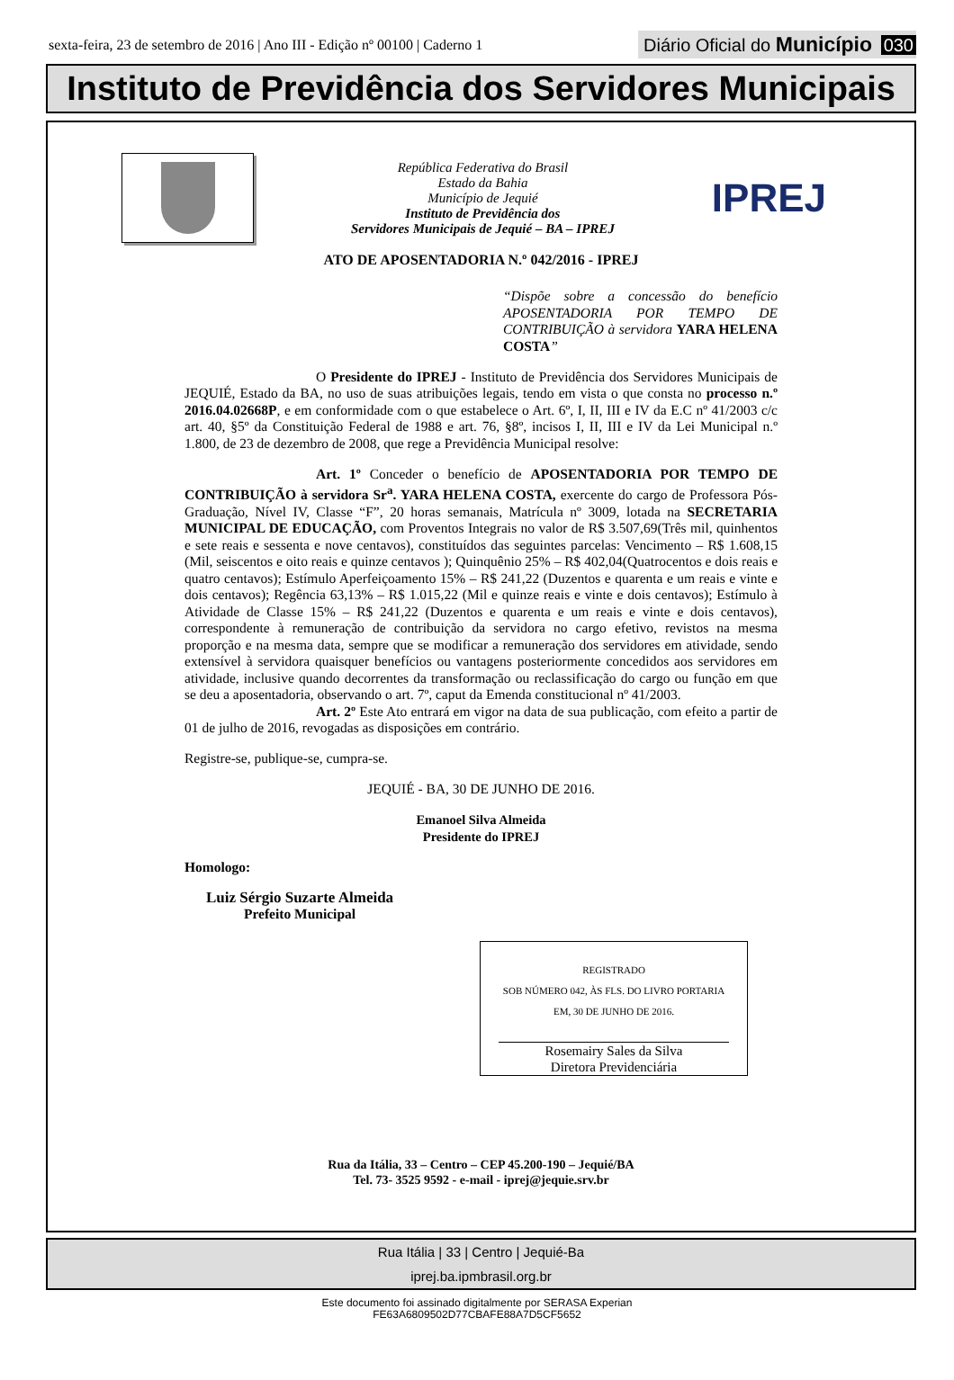sexta-feira, 23 de setembro de 2016 | Ano III - Edição nº 00100 | Caderno 1
Diário Oficial do Município 030
Instituto de Previdência dos Servidores Municipais
República Federativa do Brasil
Estado da Bahia
Município de Jequié
Instituto de Previdência dos
Servidores Municipais de Jequié – BA – IPREJ
IPREJ
ATO DE APOSENTADORIA N.º 042/2016 - IPREJ
“Dispõe sobre a concessão do benefício APOSENTADORIA POR TEMPO DE CONTRIBUIÇÃO à servidora YARA HELENA COSTA”
O Presidente do IPREJ - Instituto de Previdência dos Servidores Municipais de JEQUIÉ, Estado da BA, no uso de suas atribuições legais, tendo em vista o que consta no processo n.º 2016.04.02668P, e em conformidade com o que estabelece o Art. 6º, I, II, III e IV da E.C nº 41/2003 c/c art. 40, §5º da Constituição Federal de 1988 e art. 76, §8º, incisos I, II, III e IV da Lei Municipal n.º 1.800, de 23 de dezembro de 2008, que rege a Previdência Municipal resolve:
Art. 1º Conceder o benefício de APOSENTADORIA POR TEMPO DE CONTRIBUIÇÃO à servidora Sr<sup>a</sup>. YARA HELENA COSTA, exercente do cargo de Professora Pós-Graduação, Nível IV, Classe “F”, 20 horas semanais, Matrícula nº 3009, lotada na SECRETARIA MUNICIPAL DE EDUCAÇÃO, com Proventos Integrais no valor de R$ 3.507,69(Três mil, quinhentos e sete reais e sessenta e nove centavos), constituídos das seguintes parcelas: Vencimento – R$ 1.608,15 (Mil, seiscentos e oito reais e quinze centavos ); Quinquênio 25% – R$ 402,04(Quatrocentos e dois reais e quatro centavos); Estímulo Aperfeiçoamento 15% – R$ 241,22 (Duzentos e quarenta e um reais e vinte e dois centavos); Regência 63,13% – R$ 1.015,22 (Mil e quinze reais e vinte e dois centavos); Estímulo à Atividade de Classe 15% – R$ 241,22 (Duzentos e quarenta e um reais e vinte e dois centavos), correspondente à remuneração de contribuição da servidora no cargo efetivo, revistos na mesma proporção e na mesma data, sempre que se modificar a remuneração dos servidores em atividade, sendo extensível à servidora quaisquer benefícios ou vantagens posteriormente concedidos aos servidores em atividade, inclusive quando decorrentes da transformação ou reclassificação do cargo ou função em que se deu a aposentadoria, observando o art. 7º, caput da Emenda constitucional nº 41/2003.
Art. 2º Este Ato entrará em vigor na data de sua publicação, com efeito a partir de 01 de julho de 2016, revogadas as disposições em contrário.
Registre-se, publique-se, cumpra-se.
JEQUIÉ - BA, 30 DE JUNHO DE 2016.
Emanoel Silva Almeida
Presidente do IPREJ
Homologo:
Luiz Sérgio Suzarte Almeida
Prefeito Municipal
REGISTRADO
SOB NÚMERO 042, ÀS FLS. DO LIVRO PORTARIA
EM, 30 DE JUNHO DE 2016.
Rosemairy Sales da Silva
Diretora Previdenciária
Rua da Itália, 33 – Centro – CEP 45.200-190 – Jequié/BA
Tel. 73- 3525 9592 - e-mail - iprej@jequie.srv.br
Rua Itália | 33 | Centro | Jequié-Ba
iprej.ba.ipmbrasil.org.br
Este documento foi assinado digitalmente por SERASA Experian
FE63A6809502D77CBAFE88A7D5CF5652